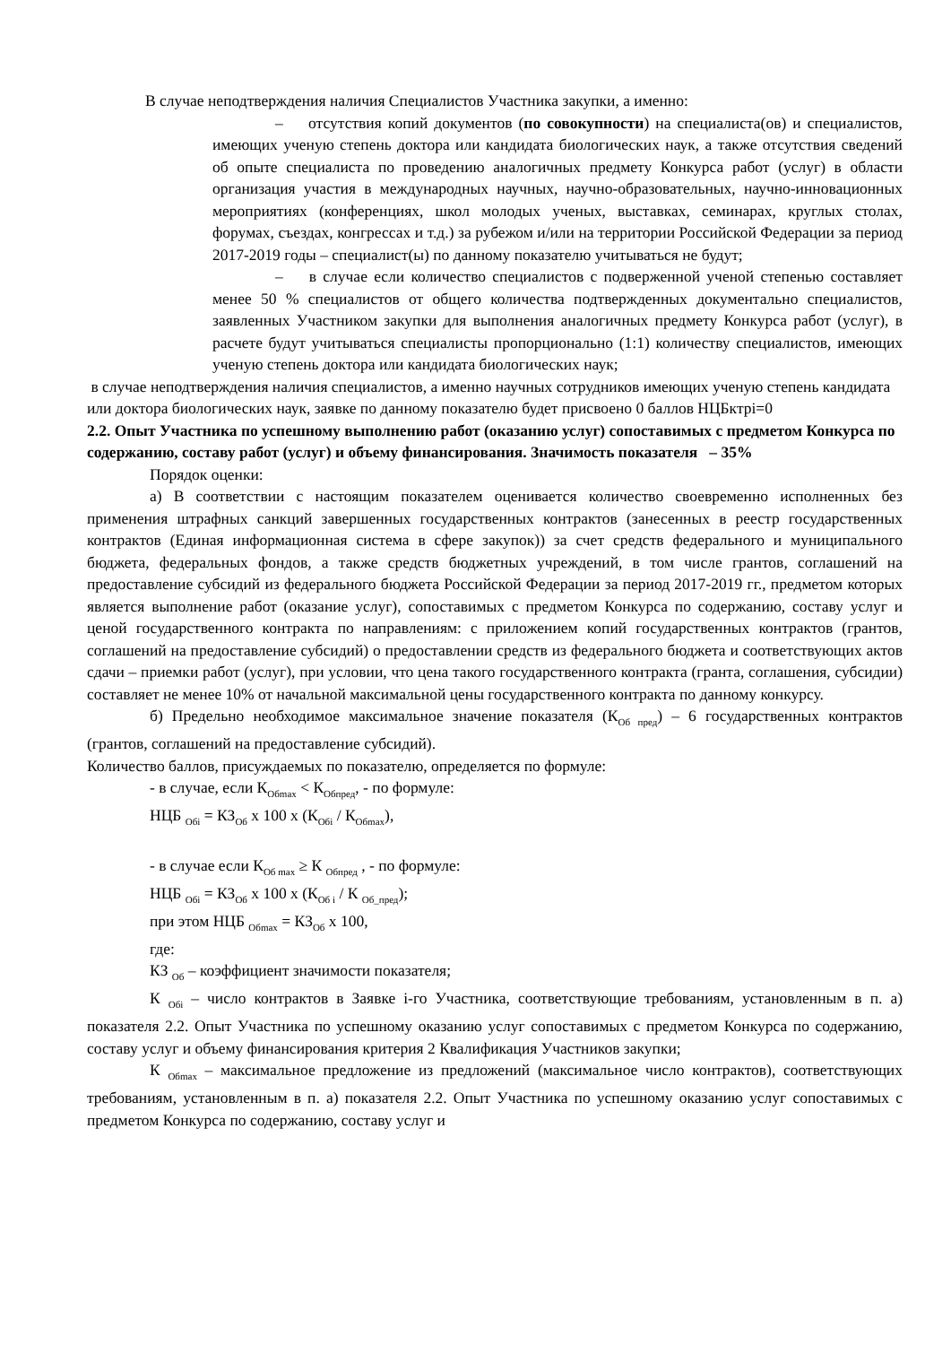В случае неподтверждения наличия Специалистов Участника закупки, а именно:
– отсутствия копий документов (по совокупности) на специалиста(ов) и специалистов, имеющих ученую степень доктора или кандидата биологических наук, а также отсутствия сведений об опыте специалиста по проведению аналогичных предмету Конкурса работ (услуг) в области организация участия в международных научных, научно-образовательных, научно-инновационных мероприятиях (конференциях, школ молодых ученых, выставках, семинарах, круглых столах, форумах, съездах, конгрессах и т.д.) за рубежом и/или на территории Российской Федерации за период 2017-2019 годы – специалист(ы) по данному показателю учитываться не будут;
– в случае если количество специалистов с подверженной ученой степенью составляет менее 50 % специалистов от общего количества подтвержденных документально специалистов, заявленных Участником закупки для выполнения аналогичных предмету Конкурса работ (услуг), в расчете будут учитываться специалисты пропорционально (1:1) количеству специалистов, имеющих ученую степень доктора или кандидата биологических наук;
в случае неподтверждения наличия специалистов, а именно научных сотрудников имеющих ученую степень кандидата или доктора биологических наук, заявке по данному показателю будет присвоено 0 баллов НЦБктрi=0
2.2. Опыт Участника по успешному выполнению работ (оказанию услуг) сопоставимых с предметом Конкурса по содержанию, составу работ (услуг) и объему финансирования. Значимость показателя – 35%
Порядок оценки:
а) В соответствии с настоящим показателем оценивается количество своевременно исполненных без применения штрафных санкций завершенных государственных контрактов (занесенных в реестр государственных контрактов (Единая информационная система в сфере закупок)) за счет средств федерального и муниципального бюджета, федеральных фондов, а также средств бюджетных учреждений, в том числе грантов, соглашений на предоставление субсидий из федерального бюджета Российской Федерации за период 2017-2019 гг., предметом которых является выполнение работ (оказание услуг), сопоставимых с предметом Конкурса по содержанию, составу услуг и ценой государственного контракта по направлениям: с приложением копий государственных контрактов (грантов, соглашений на предоставление субсидий) о предоставлении средств из федерального бюджета и соответствующих актов сдачи – приемки работ (услуг), при условии, что цена такого государственного контракта (гранта, соглашения, субсидии) составляет не менее 10% от начальной максимальной цены государственного контракта по данному конкурсу.
б) Предельно необходимое максимальное значение показателя (К<sub>Об пред</sub>) – 6 государственных контрактов (грантов, соглашений на предоставление субсидий).
Количество баллов, присуждаемых по показателю, определяется по формуле:
- в случае, если К<sub>Обmax</sub> < К<sub>Обпред</sub>, - по формуле:
НЦБ <sub>Обi</sub> = КЗ<sub>Об</sub> х 100 х (К<sub>Обi</sub> / К<sub>Обmax</sub>),
- в случае если К<sub>Об max</sub> ≥ К <sub>Обпред</sub> , - по формуле:
НЦБ <sub>Обi</sub> = КЗ<sub>Об</sub> х 100 х (К<sub>Об i</sub> / К <sub>Об_пред</sub>);
при этом НЦБ <sub>Обmax</sub> = КЗ<sub>Об</sub> х 100,
где:
КЗ <sub>Об</sub> – коэффициент значимости показателя;
К <sub>Обi</sub> – число контрактов в Заявке i-го Участника, соответствующие требованиям, установленным в п. а) показателя 2.2. Опыт Участника по успешному оказанию услуг сопоставимых с предметом Конкурса по содержанию, составу услуг и объему финансирования критерия 2 Квалификация Участников закупки;
К <sub>Обmax</sub> – максимальное предложение из предложений (максимальное число контрактов), соответствующих требованиям, установленным в п. а) показателя 2.2. Опыт Участника по успешному оказанию услуг сопоставимых с предметом Конкурса по содержанию, составу услуг и